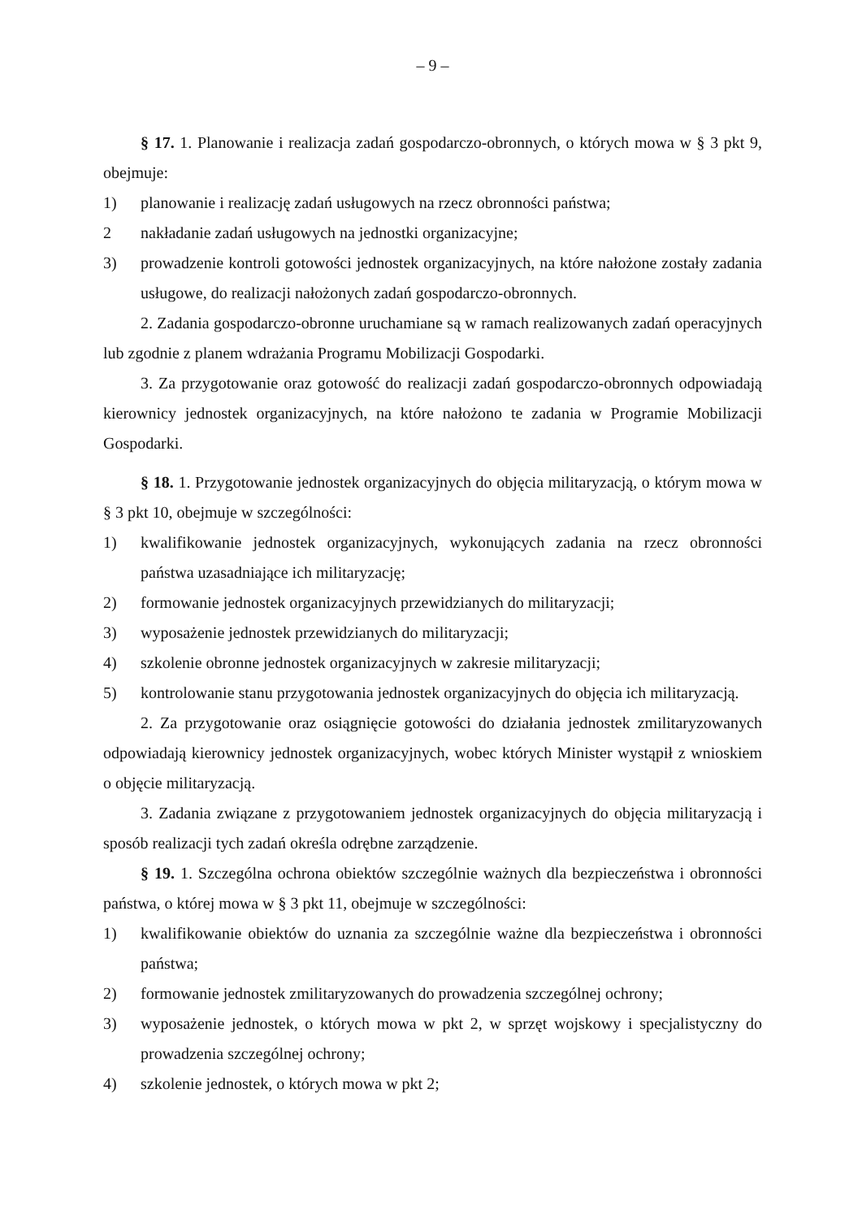– 9 –
§ 17. 1. Planowanie i realizacja zadań gospodarczo-obronnych, o których mowa w § 3 pkt 9, obejmuje:
1) planowanie i realizację zadań usługowych na rzecz obronności państwa;
2 nakładanie zadań usługowych na jednostki organizacyjne;
3) prowadzenie kontroli gotowości jednostek organizacyjnych, na które nałożone zostały zadania usługowe, do realizacji nałożonych zadań gospodarczo-obronnych.
2. Zadania gospodarczo-obronne uruchamiane są w ramach realizowanych zadań operacyjnych lub zgodnie z planem wdrażania Programu Mobilizacji Gospodarki.
3. Za przygotowanie oraz gotowość do realizacji zadań gospodarczo-obronnych odpowiadają kierownicy jednostek organizacyjnych, na które nałożono te zadania w Programie Mobilizacji Gospodarki.
§ 18. 1. Przygotowanie jednostek organizacyjnych do objęcia militaryzacją, o którym mowa w § 3 pkt 10, obejmuje w szczególności:
1) kwalifikowanie jednostek organizacyjnych, wykonujących zadania na rzecz obronności państwa uzasadniające ich militaryzację;
2) formowanie jednostek organizacyjnych przewidzianych do militaryzacji;
3) wyposażenie jednostek przewidzianych do militaryzacji;
4) szkolenie obronne jednostek organizacyjnych w zakresie militaryzacji;
5) kontrolowanie stanu przygotowania jednostek organizacyjnych do objęcia ich militaryzacją.
2. Za przygotowanie oraz osiągnięcie gotowości do działania jednostek zmilitaryzowanych odpowiadają kierownicy jednostek organizacyjnych, wobec których Minister wystąpił z wnioskiem o objęcie militaryzacją.
3. Zadania związane z przygotowaniem jednostek organizacyjnych do objęcia militaryzacją i sposób realizacji tych zadań określa odrębne zarządzenie.
§ 19. 1. Szczególna ochrona obiektów szczególnie ważnych dla bezpieczeństwa i obronności państwa, o której mowa w § 3 pkt 11, obejmuje w szczególności:
1) kwalifikowanie obiektów do uznania za szczególnie ważne dla bezpieczeństwa i obronności państwa;
2) formowanie jednostek zmilitaryzowanych do prowadzenia szczególnej ochrony;
3) wyposażenie jednostek, o których mowa w pkt 2, w sprzęt wojskowy i specjalistyczny do prowadzenia szczególnej ochrony;
4) szkolenie jednostek, o których mowa w pkt 2;